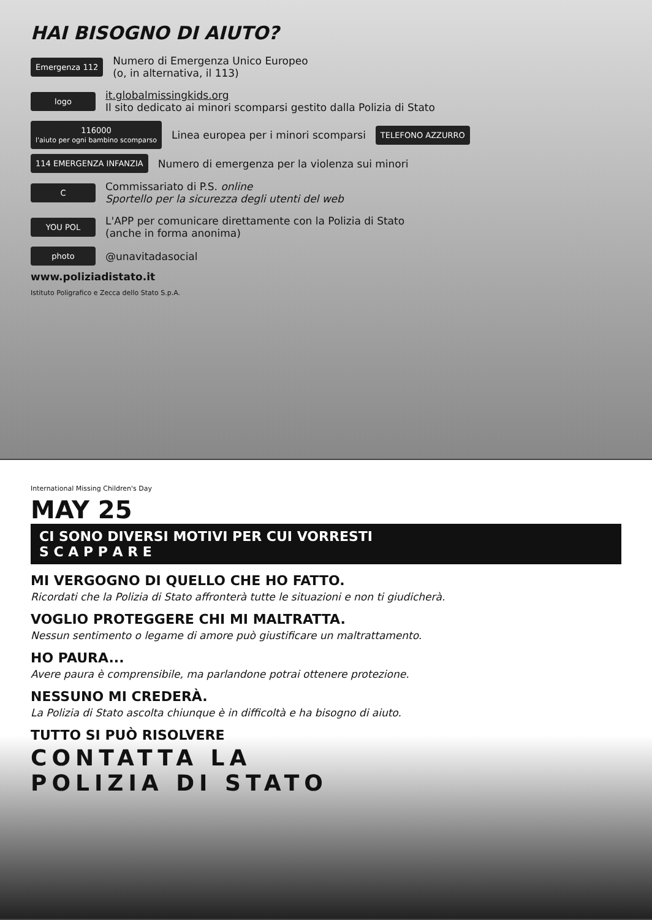HAI BISOGNO DI AIUTO?
Emergenza 112
Numero di Emergenza Unico Europeo
(o, in alternativa, il 113)
logo
it.globalmissingkids.org
Il sito dedicato ai minori scomparsi gestito dalla Polizia di Stato
116000
l'aiuto per ogni bambino scomparso
Linea europea per i minori scomparsi
TELEFONO AZZURRO
114 EMERGENZA INFANZIA
Numero di emergenza per la violenza sui minori
C
Commissariato di P.S. online
Sportello per la sicurezza degli utenti del web
YOU POL
L'APP per comunicare direttamente con la Polizia di Stato
(anche in forma anonima)
photo
@unavitadasocial
www.poliziadistato.it
Istituto Poligrafico e Zecca dello Stato S.p.A.
International Missing Children's Day
MAY 25
CI SONO DIVERSI MOTIVI PER CUI VORRESTI
S C A P P A R E
MI VERGOGNO DI QUELLO CHE HO FATTO.
Ricordati che la Polizia di Stato affronterà tutte le situazioni e non ti giudicherà.
VOGLIO PROTEGGERE CHI MI MALTRATTA.
Nessun sentimento o legame di amore può giustificare un maltrattamento.
HO PAURA...
Avere paura è comprensibile, ma parlandone potrai ottenere protezione.
NESSUNO MI CREDERÀ.
La Polizia di Stato ascolta chiunque è in difficoltà e ha bisogno di aiuto.
TUTTO SI PUÒ RISOLVERE
CONTATTA LA
POLIZIA DI STATO